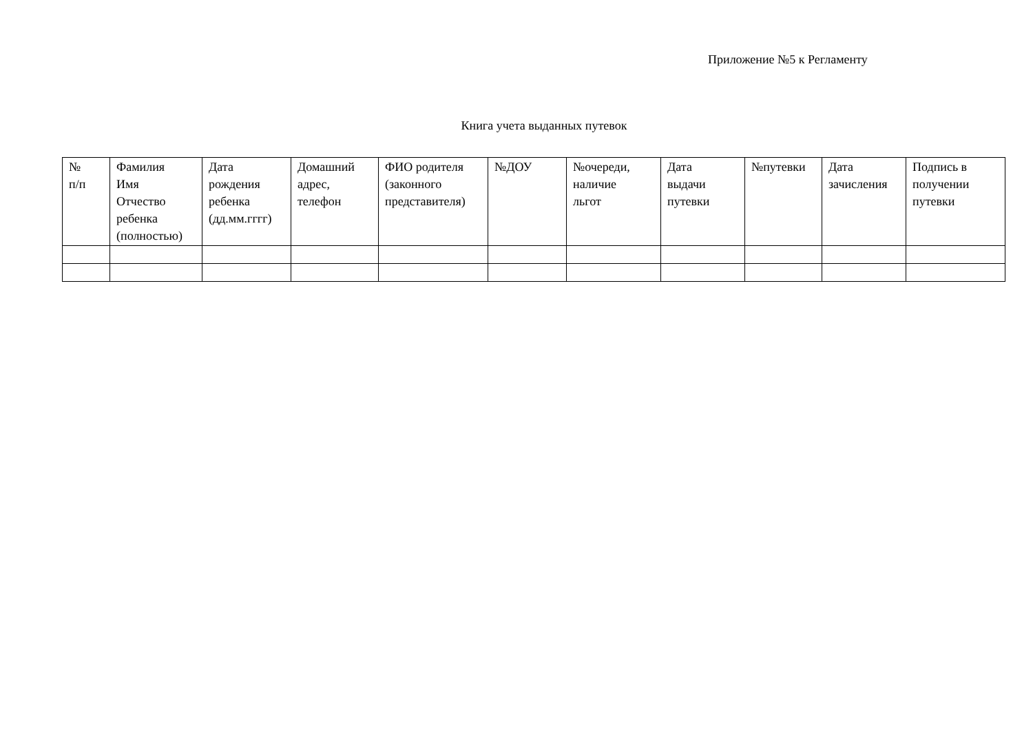Приложение №5 к Регламенту
Книга учета выданных путевок
| № п/п | Фамилия Имя Отчество ребенка (полностью) | Дата рождения ребенка (дд.мм.гггг) | Домашний адрес, телефон | ФИО родителя (законного представителя) | №ДОУ | №очереди, наличие льгот | Дата выдачи путевки | №путевки | Дата зачисления | Подпись в получении путевки |